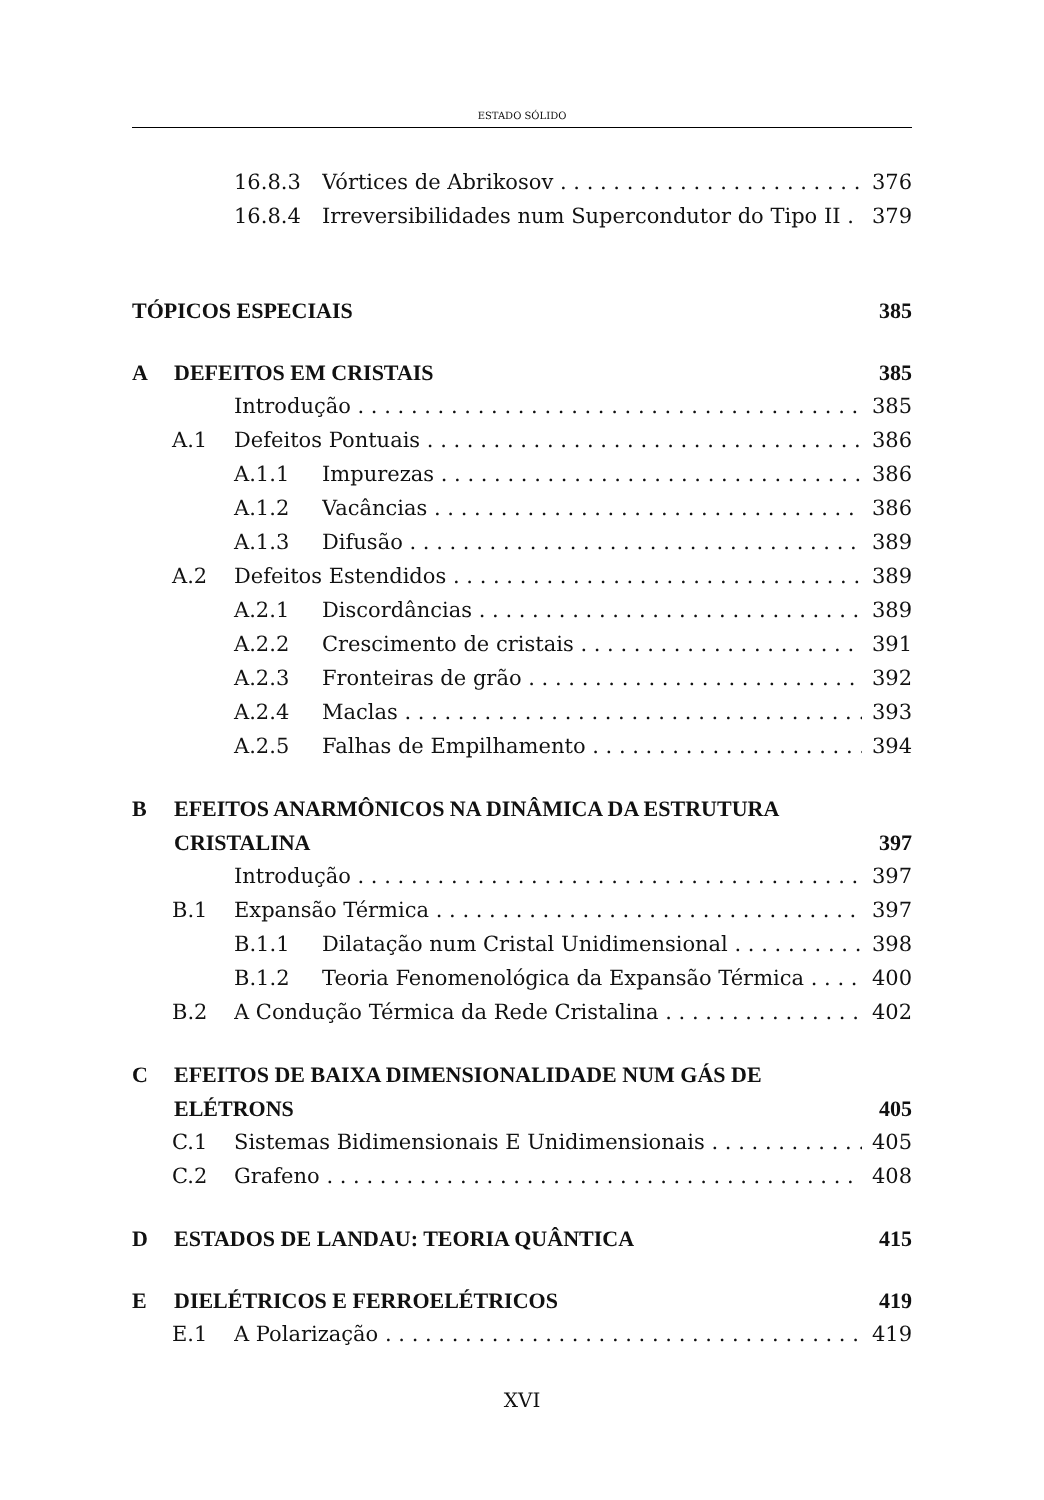ESTADO SÓLIDO
16.8.3 Vórtices de Abrikosov 376
16.8.4 Irreversibilidades num Supercondutor do Tipo II 379
TÓPICOS ESPECIAIS 385
A DEFEITOS EM CRISTAIS 385
Introdução 385
A.1 Defeitos Pontuais 386
A.1.1 Impurezas 386
A.1.2 Vacâncias 386
A.1.3 Difusão 389
A.2 Defeitos Estendidos 389
A.2.1 Discordâncias 389
A.2.2 Crescimento de cristais 391
A.2.3 Fronteiras de grão 392
A.2.4 Maclas 393
A.2.5 Falhas de Empilhamento 394
B EFEITOS ANARMÔNICOS NA DINÂMICA DA ESTRUTURA
CRISTALINA 397
Introdução 397
B.1 Expansão Térmica 397
B.1.1 Dilatação num Cristal Unidimensional 398
B.1.2 Teoria Fenomenológica da Expansão Térmica 400
B.2 A Condução Térmica da Rede Cristalina 402
C EFEITOS DE BAIXA DIMENSIONALIDADE NUM GÁS DE
ELÉTRONS 405
C.1 Sistemas Bidimensionais E Unidimensionais 405
C.2 Grafeno 408
D ESTADOS DE LANDAU: TEORIA QUÂNTICA 415
E DIELÉTRICOS E FERROELÉTRICOS 419
E.1 A Polarização 419
XVI